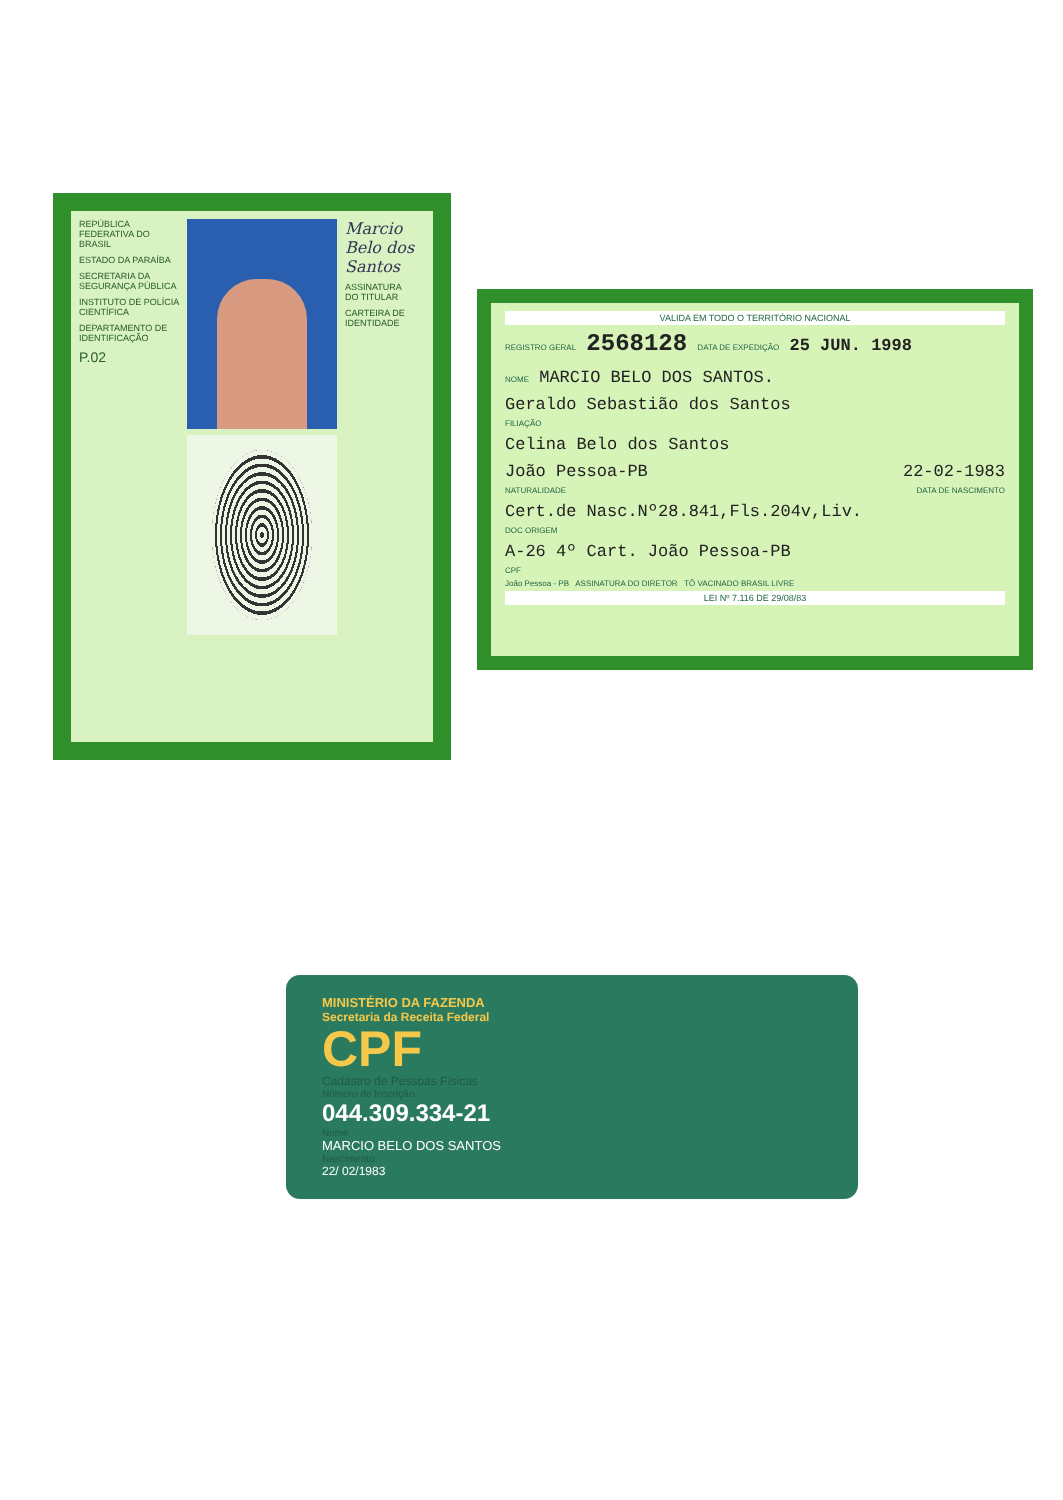REPÚBLICA FEDERATIVA DO BRASIL
ESTADO DA PARAÍBA
SECRETARIA DA SEGURANÇA PÚBLICA
INSTITUTO DE POLÍCIA CIENTÍFICA
DEPARTAMENTO DE IDENTIFICAÇÃO
P.02
Marcio Belo dos Santos
ASSINATURA DO TITULAR
CARTEIRA DE IDENTIDADE
VALIDA EM TODO O TERRITÓRIO NACIONAL
REGISTRO GERAL 2568128 DATA DE EXPEDIÇÃO 25 JUN. 1998
NOME MARCIO BELO DOS SANTOS.
Geraldo Sebastião dos Santos
FILIAÇÃO
Celina Belo dos Santos
João Pessoa-PB 22-02-1983
NATURALIDADE DATA DE NASCIMENTO
Cert.de Nasc.Nº28.841,Fls.204v,Liv.
DOC ORIGEM
A-26 4º Cart. João Pessoa-PB
CPF
João Pessoa - PB ASSINATURA DO DIRETOR TÔ VACINADO BRASIL LIVRE
LEI Nº 7.116 DE 29/08/83
MINISTÉRIO DA FAZENDA
Secretaria da Receita Federal
CPF
Cadastro de Pessoas Físicas
Número de Inscrição
044.309.334-21
Nome
MARCIO BELO DOS SANTOS
Nascimento
22/ 02/1983